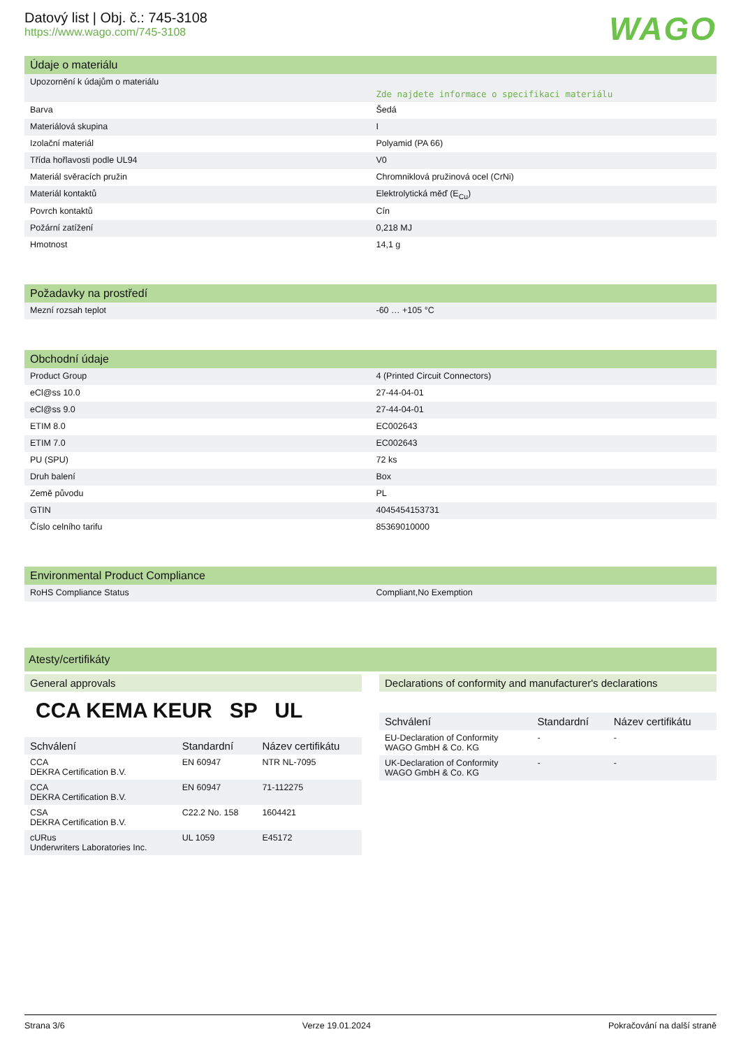Datový list | Obj. č.: 745-3108
https://www.wago.com/745-3108
WAGO
Údaje o materiálu
| Upozornění k údajům o materiálu | Zde najdete informace o specifikaci materiálu |
| Barva | Šedá |
| Materiálová skupina | I |
| Izolační materiál | Polyamid (PA 66) |
| Třída hořlavosti podle UL94 | V0 |
| Materiál svěracích pružin | Chromniklová pružinová ocel (CrNi) |
| Materiál kontaktů | Elektrolytická měď (E<sub>Cu</sub>) |
| Povrch kontaktů | Cín |
| Požární zatížení | 0,218 MJ |
| Hmotnost | 14,1 g |
Požadavky na prostředí
| Mezní rozsah teplot | -60 … +105 °C |
Obchodní údaje
| Product Group | 4 (Printed Circuit Connectors) |
| eCl@ss 10.0 | 27-44-04-01 |
| eCl@ss 9.0 | 27-44-04-01 |
| ETIM 8.0 | EC002643 |
| ETIM 7.0 | EC002643 |
| PU (SPU) | 72 ks |
| Druh balení | Box |
| Země původu | PL |
| GTIN | 4045454153731 |
| Číslo celního tarifu | 85369010000 |
Environmental Product Compliance
| RoHS Compliance Status | Compliant,No Exemption |
Atesty/certifikáty
General approvals
CCA KEMA KEUR SP UL
| Schválení | Standardní | Název certifikátu |
| --- | --- | --- |
| CCA DEKRA Certification B.V. | EN 60947 | NTR NL-7095 |
| CCA DEKRA Certification B.V. | EN 60947 | 71-112275 |
| CSA DEKRA Certification B.V. | C22.2 No. 158 | 1604421 |
| cURus Underwriters Laboratories Inc. | UL 1059 | E45172 |
Declarations of conformity and manufacturer's declarations
| Schválení | Standardní | Název certifikátu |
| --- | --- | --- |
| EU-Declaration of Conformity WAGO GmbH & Co. KG | - | - |
| UK-Declaration of Conformity WAGO GmbH & Co. KG | - | - |
Strana 3/6 Verze 19.01.2024 Pokračování na další straně